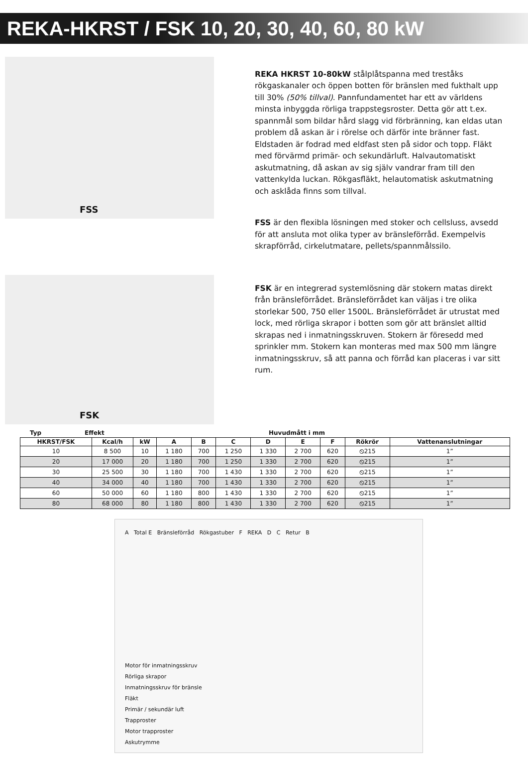REKA-HKRST / FSK 10, 20, 30, 40, 60, 80 kW
FSS
REKA HKRST 10-80kW stålplåtspanna med treståks rökgaskanaler och öppen botten för bränslen med fukthalt upp till 30% (50% tillval). Pannfundamentet har ett av världens minsta inbyggda rörliga trappstegsroster. Detta gör att t.ex. spannmål som bildar hård slagg vid förbränning, kan eldas utan problem då askan är i rörelse och därför inte bränner fast. Eldstaden är fodrad med eldfast sten på sidor och topp. Fläkt med förvärmd primär- och sekundärluft. Halvautomatiskt askutmatning, då askan av sig själv vandrar fram till den vattenkylda luckan. Rökgasfläkt, helautomatisk askutmatning och asklåda finns som tillval.
FSS är den flexibla lösningen med stoker och cellsluss, avsedd för att ansluta mot olika typer av bränsleförråd. Exempelvis skrapförråd, cirkelutmatare, pellets/spannmålssilo.
FSK
FSK är en integrerad systemlösning där stokern matas direkt från bränsleförrådet. Bränsleförrådet kan väljas i tre olika storlekar 500, 750 eller 1500L. Bränsleförrådet är utrustat med lock, med rörliga skrapor i botten som gör att bränslet alltid skrapas ned i inmatningsskruven. Stokern är föresedd med sprinkler mm. Stokern kan monteras med max 500 mm längre inmatningsskruv, så att panna och förråd kan placeras i var sitt rum.
Typ Effekt Huvudmått i mm
| HKRST/FSK | Kcal/h | kW | A | B | C | D | E | F | Rökrör | Vattenanslutningar |
| --- | --- | --- | --- | --- | --- | --- | --- | --- | --- | --- |
| 10 | 8 500 | 10 | 1 180 | 700 | 1 250 | 1 330 | 2 700 | 620 | ⦸215 | 1” |
| 20 | 17 000 | 20 | 1 180 | 700 | 1 250 | 1 330 | 2 700 | 620 | ⦸215 | 1” |
| 30 | 25 500 | 30 | 1 180 | 700 | 1 430 | 1 330 | 2 700 | 620 | ⦸215 | 1” |
| 40 | 34 000 | 40 | 1 180 | 700 | 1 430 | 1 330 | 2 700 | 620 | ⦸215 | 1” |
| 60 | 50 000 | 60 | 1 180 | 800 | 1 430 | 1 330 | 2 700 | 620 | ⦸215 | 1” |
| 80 | 68 000 | 80 | 1 180 | 800 | 1 430 | 1 330 | 2 700 | 620 | ⦸215 | 1” |
A Total E Bränsleförråd Rökgastuber F REKA D C Retur B
Motor för inmatningsskruv
Rörliga skrapor
Inmatningsskruv för bränsle
Fläkt
Primär / sekundär luft
Trapproster
Motor trapproster
Askutrymme